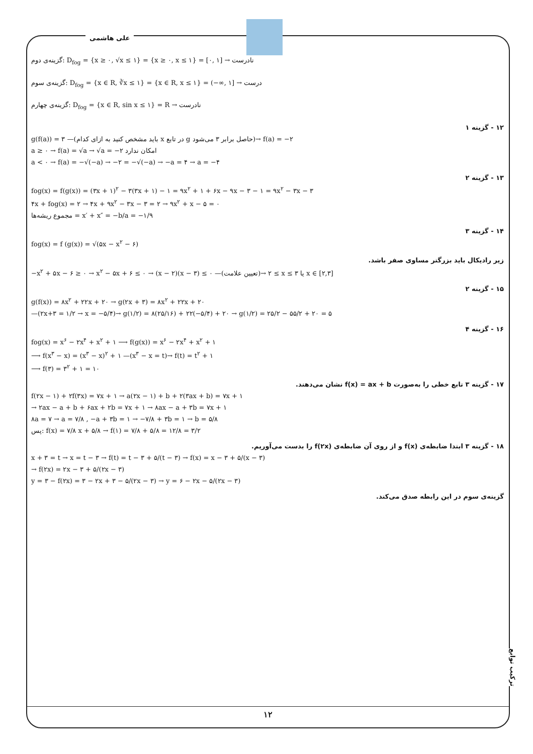علی هاشمی
گزینه‌ی دوم: D<sub>fog</sub> = {x ≥ ۰, √x ≤ ۱} = {x ≥ ۰, x ≤ ۱} = [۰, ۱] → نادرست
گزینه‌ی سوم: D<sub>fog</sub> = {x ∈ R, ∛x ≤ ۱} = {x ∈ R, x ≤ ۱} = (−∞, ۱] → درست
گزینه‌ی چهارم: D<sub>fog</sub> = {x ∈ R, sin x ≤ ۱} = R → نادرست
۱۲ - گزینه ۱
g(f(a)) = ۳ —(باید مشخص کنید به ازای کدام x در تابع g حاصل برابر ۳ می‌شود)→ f(a) = −۲
a ≥ ۰ → f(a) = √a → √a = −۲ امکان ندارد
a < ۰ → f(a) = −√(−a) → −۲ = −√(−a) → −a = ۴ → a = −۴
۱۳ - گزینه ۲
fog(x) = f(g(x)) = (۳x + ۱)<sup>۲</sup> − ۳(۳x + ۱) − ۱ = ۹x<sup>۲</sup> + ۱ + ۶x − ۹x − ۳ − ۱ = ۹x<sup>۲</sup> − ۳x − ۳
۴x + fog(x) = ۲ → ۴x + ۹x<sup>۲</sup> − ۳x − ۳ = ۲ → ۹x<sup>۲</sup> + x − ۵ = ۰
مجموع ریشه‌ها = x′ + x″ = −b/a = −۱/۹
۱۴ - گزینه ۳
fog(x) = f (g(x)) = √(۵x − x<sup>۲</sup> − ۶)
زیر رادیکال باید بزرگتر مساوی صفر باشد.
−x<sup>۲</sup> + ۵x − ۶ ≥ ۰ → x<sup>۲</sup> − ۵x + ۶ ≤ ۰ → (x − ۲)(x − ۳) ≤ ۰ —(تعیین علامت)→ ۲ ≤ x ≤ ۳ یا x ∈ [۲,۳]
۱۵ - گزینه ۲
g(f(x)) = ۸x<sup>۲</sup> + ۲۲x + ۲۰ → g(۲x + ۳) = ۸x<sup>۲</sup> + ۲۲x + ۲۰
—(۲x+۳ = ۱/۲ → x = −۵/۴)→ g(۱/۲) = ۸(۲۵/۱۶) + ۲۲(−۵/۴) + ۲۰ → g(۱/۲) = ۲۵/۲ − ۵۵/۲ + ۲۰ = ۵
۱۶ - گزینه ۴
fog(x) = x<sup>۶</sup> − ۲x<sup>۴</sup> + x<sup>۲</sup> + ۱ ⟶ f(g(x)) = x<sup>۶</sup> − ۲x<sup>۴</sup> + x<sup>۲</sup> + ۱
⟶ f(x<sup>۳</sup> − x) = (x<sup>۳</sup> − x)<sup>۲</sup> + ۱ —(x<sup>۳</sup> − x = t)→ f(t) = t<sup>۲</sup> + ۱
⟶ f(۳) = ۳<sup>۲</sup> + ۱ = ۱۰
۱۷ - گزینه ۳ تابع خطی را به‌صورت f(x) = ax + b نشان می‌دهند.
f(۲x − ۱) + ۲f(۳x) = ۷x + ۱ → a(۲x − ۱) + b + ۲(۳ax + b) = ۷x + ۱
→ ۲ax − a + b + ۶ax + ۲b = ۷x + ۱ → ۸ax − a + ۳b = ۷x + ۱
۸a = ۷ → a = ۷/۸ , −a + ۳b = ۱ → −۷/۸ + ۳b = ۱ → b = ۵/۸
پس: f(x) = ۷/۸ x + ۵/۸ → f(۱) = ۷/۸ + ۵/۸ = ۱۲/۸ = ۳/۲
۱۸ - گزینه ۳ ابتدا ضابطه‌ی f(x) و از روی آن ضابطه‌ی f(۲x) را بدست می‌آوریم.
x + ۳ = t → x = t − ۳ → f(t) = t − ۳ + ۵/(t − ۳) → f(x) = x − ۳ + ۵/(x − ۳)
→ f(۲x) = ۲x − ۳ + ۵/(۲x − ۳)
y = ۳ − f(۲x) = ۳ − ۲x + ۳ − ۵/(۲x − ۳) → y = ۶ − ۲x − ۵/(۲x − ۳)
گزینه‌ی سوم در این رابطه صدق می‌کند.
ترکیب توابع
۱۲